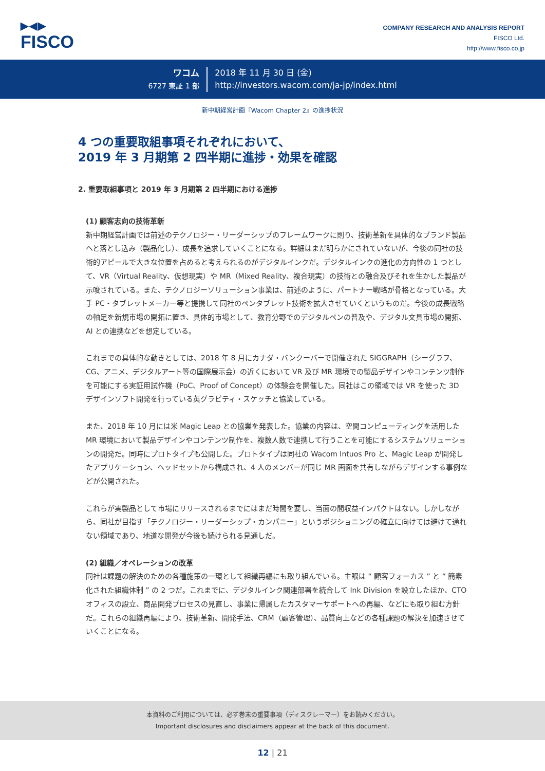▶◀▶
FISCO
COMPANY RESEARCH AND ANALYSIS REPORT
FISCO Ltd.
http://www.fisco.co.jp
ワコム
6727 東証 1 部
2018 年 11 月 30 日 (金)
http://investors.wacom.com/ja-jp/index.html
新中期経営計画『Wacom Chapter 2』の進捗状況
4 つの重要取組事項それぞれにおいて、
2019 年 3 月期第 2 四半期に進捗・効果を確認
2. 重要取組事項と 2019 年 3 月期第 2 四半期における進捗
(1) 顧客志向の技術革新
新中期経営計画では前述のテクノロジー・リーダーシップのフレームワークに則り、技術革新を具体的なブランド製品へと落とし込み（製品化し）、成長を追求していくことになる。詳細はまだ明らかにされていないが、今後の同社の技術的アピールで大きな位置を占めると考えられるのがデジタルインクだ。デジタルインクの進化の方向性の 1 つとして、VR（Virtual Reality、仮想現実）や MR（Mixed Reality、複合現実）の技術との融合及びそれを生かした製品が示唆されている。また、テクノロジーソリューション事業は、前述のように、パートナー戦略が骨格となっている。大手 PC・タブレットメーカー等と提携して同社のペンタブレット技術を拡大させていくというものだ。今後の成長戦略の軸足を新規市場の開拓に置き、具体的市場として、教育分野でのデジタルペンの普及や、デジタル文具市場の開拓、AI との連携などを想定している。
これまでの具体的な動きとしては、2018 年 8 月にカナダ・バンクーバーで開催された SIGGRAPH（シーグラフ、CG、アニメ、デジタルアート等の国際展示会）の近くにおいて VR 及び MR 環境での製品デザインやコンテンツ制作を可能にする実証用試作機（PoC、Proof of Concept）の体験会を開催した。同社はこの領域では VR を使った 3D デザインソフト開発を行っている英グラビティ・スケッチと協業している。
また、2018 年 10 月には米 Magic Leap との協業を発表した。協業の内容は、空間コンピューティングを活用した MR 環境において製品デザインやコンテンツ制作を、複数人数で連携して行うことを可能にするシステムソリューションの開発だ。同時にプロトタイプも公開した。プロトタイプは同社の Wacom Intuos Pro と、Magic Leap が開発したアプリケーション、ヘッドセットから構成され、4 人のメンバーが同じ MR 画面を共有しながらデザインする事例などが公開された。
これらが実製品として市場にリリースされるまでにはまだ時間を要し、当面の間収益インパクトはない。しかしながら、同社が目指す「テクノロジー・リーダーシップ・カンパニー」というポジショニングの確立に向けては避けて通れない領域であり、地道な開発が今後も続けられる見通しだ。
(2) 組織／オペレーションの改革
同社は課題の解決のための各種施策の一環として組織再編にも取り組んでいる。主眼は “ 顧客フォーカス ” と “ 簡素化された組織体制 ” の 2 つだ。これまでに、デジタルインク関連部署を統合して Ink Division を設立したほか、CTO オフィスの設立、商品開発プロセスの見直し、事業に帰属したカスタマーサポートへの再編、などにも取り組む方針だ。これらの組織再編により、技術革新、開発手法、CRM（顧客管理）、品質向上などの各種課題の解決を加速させていくことになる。
本資料のご利用については、必ず巻末の重要事項（ディスクレーマー）をお読みください。
Important disclosures and disclaimers appear at the back of this document.
12 | 21